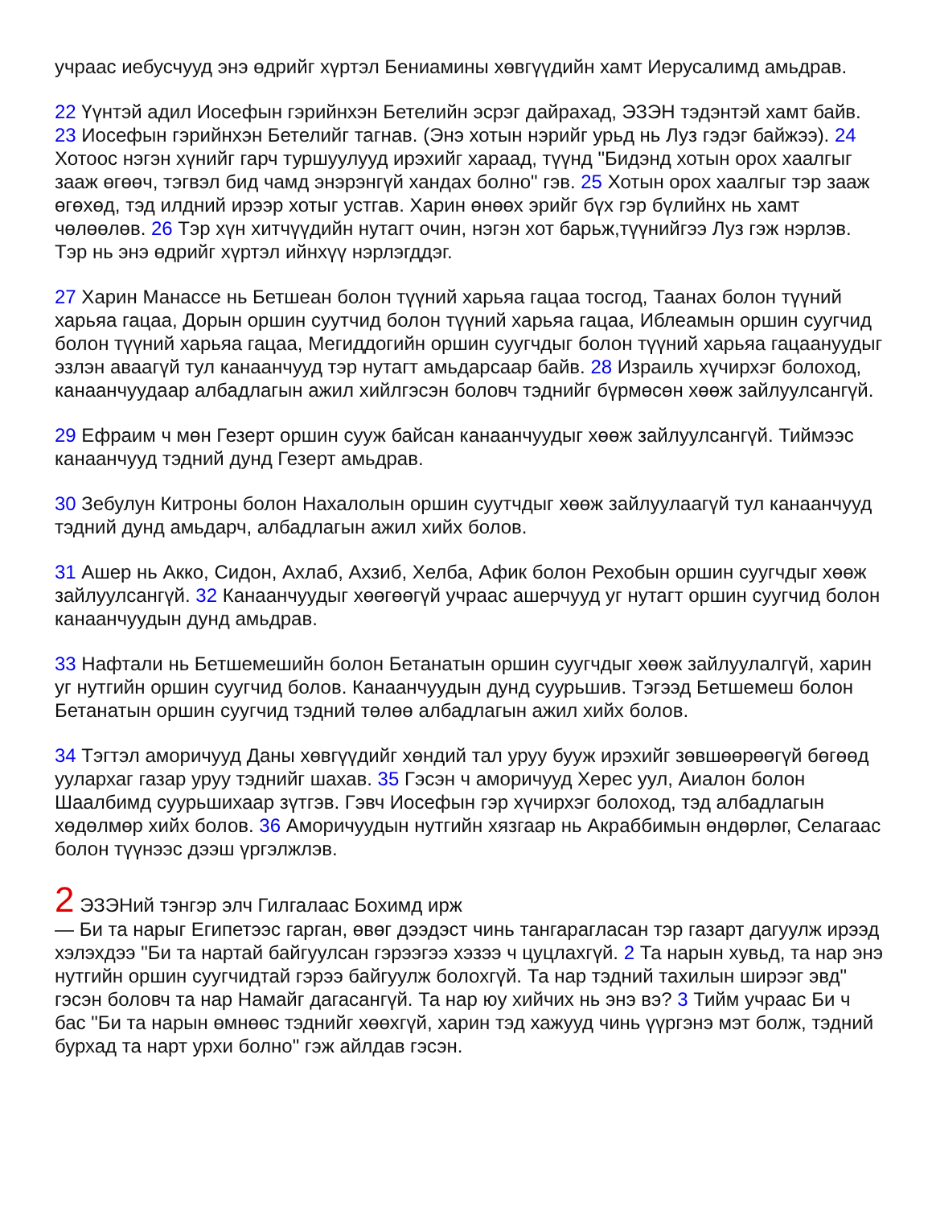учраас иебусчууд энэ өдрийг хүртэл Бениамины хөвгүүдийн хамт Иерусалимд амьдрав.
22 Үүнтэй адил Иосефын гэрийнхэн Бетелийн эсрэг дайрахад, ЭЗЭН тэдэнтэй хамт байв. 23 Иосефын гэрийнхэн Бетелийг тагнав. (Энэ хотын нэрийг урьд нь Луз гэдэг байжээ). 24 Хотоос нэгэн хүнийг гарч туршуулууд ирэхийг хараад, түүнд "Бидэнд хотын орох хаалгыг зааж өгөөч, тэгвэл бид чамд энэрэнгүй хандах болно" гэв. 25 Хотын орох хаалгыг тэр зааж өгөхөд, тэд илдний ирээр хотыг устгав. Харин өнөөх эрийг бүх гэр бүлийнх нь хамт чөлөөлөв. 26 Тэр хүн хитчүүдийн нутагт очин, нэгэн хот барьж,түүнийгээ Луз гэж нэрлэв. Тэр нь энэ өдрийг хүртэл ийнхүү нэрлэгддэг.
27 Харин Манассе нь Бетшеан болон түүний харьяа гацаа тосгод, Таанах болон түүний харьяа гацаа, Дорын оршин суутчид болон түүний харьяа гацаа, Иблеамын оршин суугчид болон түүний харьяа гацаа, Мегиддогийн оршин суугчдыг болон түүний харьяа гацаануудыг эзлэн аваагүй тул канаанчууд тэр нутагт амьдарсаар байв. 28 Израиль хүчирхэг болоход, канаанчуудаар албадлагын ажил хийлгэсэн боловч тэднийг бүрмөсөн хөөж зайлуулсангүй.
29 Ефраим ч мөн Гезерт оршин сууж байсан канаанчуудыг хөөж зайлуулсангүй. Тиймээс канаанчууд тэдний дунд Гезерт амьдрав.
30 Зебулун Китроны болон Нахалолын оршин суутчдыг хөөж зайлуулаагүй тул канаанчууд тэдний дунд амьдарч, албадлагын ажил хийх болов.
31 Ашер нь Акко, Сидон, Ахлаб, Ахзиб, Хелба, Афик болон Рехобын оршин суугчдыг хөөж зайлуулсангүй. 32 Канаанчуудыг хөөгөөгүй учраас ашерчууд уг нутагт оршин суугчид болон канаанчуудын дунд амьдрав.
33 Нафтали нь Бетшемешийн болон Бетанатын оршин суугчдыг хөөж зайлуулалгүй, харин уг нутгийн оршин суугчид болов. Канаанчуудын дунд суурьшив. Тэгээд Бетшемеш болон Бетанатын оршин суугчид тэдний төлөө албадлагын ажил хийх болов.
34 Тэгтэл аморичууд Даны хөвгүүдийг хөндий тал уруу бууж ирэхийг зөвшөөрөөгүй бөгөөд уулархаг газар уруу тэднийг шахав. 35 Гэсэн ч аморичууд Херес уул, Аиалон болон Шаалбимд суурьшихаар зүтгэв. Гэвч Иосефын гэр хүчирхэг болоход, тэд албадлагын хөдөлмөр хийх болов. 36 Аморичуудын нутгийн хязгаар нь Акраббимын өндөрлөг, Селагаас болон түүнээс дээш үргэлжлэв.
2 ЭЗЭНий тэнгэр элч Гилгалаас Бохимд ирж
— Би та нарыг Египетээс гарган, өвөг дээдэст чинь тангарагласан тэр газарт дагуулж ирээд хэлэхдээ "Би та нартай байгуулсан гэрээгээ хэзээ ч цуцлахгүй. 2 Та нарын хувьд, та нар энэ нутгийн оршин суугчидтай гэрээ байгуулж болохгүй. Та нар тэдний тахилын ширээг эвд" гэсэн боловч та нар Намайг дагасангүй. Та нар юу хийчих нь энэ вэ? 3 Тийм учраас Би ч бас "Би та нарын өмнөөс тэднийг хөөхгүй, харин тэд хажууд чинь үүргэнэ мэт болж, тэдний бурхад та нарт урхи болно" гэж айлдав гэсэн.